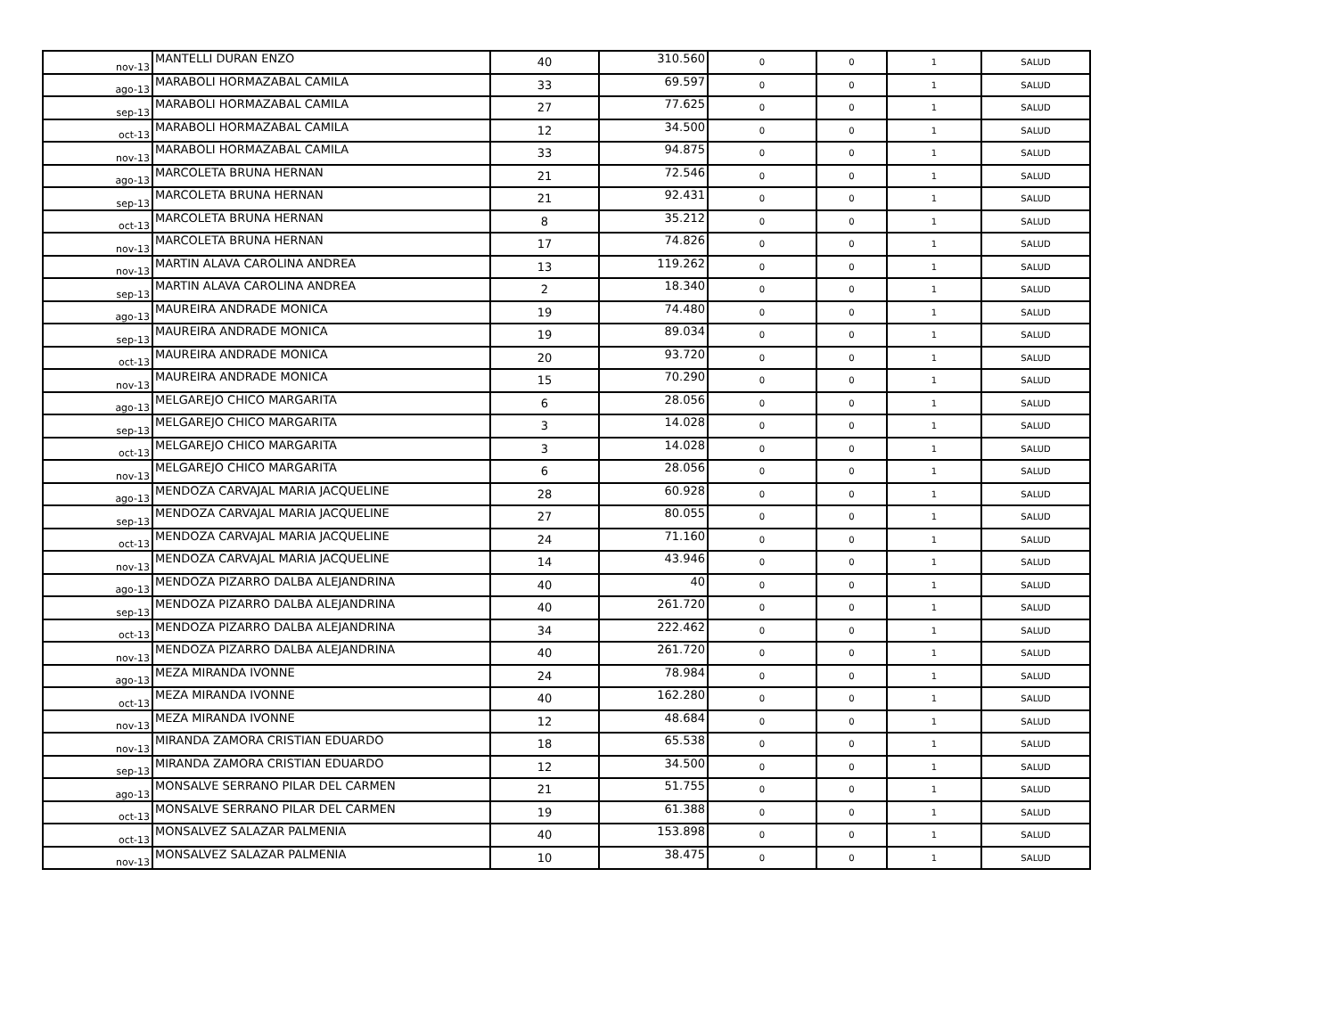| nov-13 | MANTELLI DURAN ENZO | 40 | 310.560 | 0 | 0 | 1 | SALUD |
| ago-13 | MARABOLI HORMAZABAL CAMILA | 33 | 69.597 | 0 | 0 | 1 | SALUD |
| sep-13 | MARABOLI HORMAZABAL CAMILA | 27 | 77.625 | 0 | 0 | 1 | SALUD |
| oct-13 | MARABOLI HORMAZABAL CAMILA | 12 | 34.500 | 0 | 0 | 1 | SALUD |
| nov-13 | MARABOLI HORMAZABAL CAMILA | 33 | 94.875 | 0 | 0 | 1 | SALUD |
| ago-13 | MARCOLETA BRUNA HERNAN | 21 | 72.546 | 0 | 0 | 1 | SALUD |
| sep-13 | MARCOLETA BRUNA HERNAN | 21 | 92.431 | 0 | 0 | 1 | SALUD |
| oct-13 | MARCOLETA BRUNA HERNAN | 8 | 35.212 | 0 | 0 | 1 | SALUD |
| nov-13 | MARCOLETA BRUNA HERNAN | 17 | 74.826 | 0 | 0 | 1 | SALUD |
| nov-13 | MARTIN ALAVA CAROLINA ANDREA | 13 | 119.262 | 0 | 0 | 1 | SALUD |
| sep-13 | MARTIN ALAVA CAROLINA ANDREA | 2 | 18.340 | 0 | 0 | 1 | SALUD |
| ago-13 | MAUREIRA ANDRADE MONICA | 19 | 74.480 | 0 | 0 | 1 | SALUD |
| sep-13 | MAUREIRA ANDRADE MONICA | 19 | 89.034 | 0 | 0 | 1 | SALUD |
| oct-13 | MAUREIRA ANDRADE MONICA | 20 | 93.720 | 0 | 0 | 1 | SALUD |
| nov-13 | MAUREIRA ANDRADE MONICA | 15 | 70.290 | 0 | 0 | 1 | SALUD |
| ago-13 | MELGAREJO CHICO MARGARITA | 6 | 28.056 | 0 | 0 | 1 | SALUD |
| sep-13 | MELGAREJO CHICO MARGARITA | 3 | 14.028 | 0 | 0 | 1 | SALUD |
| oct-13 | MELGAREJO CHICO MARGARITA | 3 | 14.028 | 0 | 0 | 1 | SALUD |
| nov-13 | MELGAREJO CHICO MARGARITA | 6 | 28.056 | 0 | 0 | 1 | SALUD |
| ago-13 | MENDOZA CARVAJAL MARIA JACQUELINE | 28 | 60.928 | 0 | 0 | 1 | SALUD |
| sep-13 | MENDOZA CARVAJAL MARIA JACQUELINE | 27 | 80.055 | 0 | 0 | 1 | SALUD |
| oct-13 | MENDOZA CARVAJAL MARIA JACQUELINE | 24 | 71.160 | 0 | 0 | 1 | SALUD |
| nov-13 | MENDOZA CARVAJAL MARIA JACQUELINE | 14 | 43.946 | 0 | 0 | 1 | SALUD |
| ago-13 | MENDOZA PIZARRO DALBA ALEJANDRINA | 40 | 40 | 0 | 0 | 1 | SALUD |
| sep-13 | MENDOZA PIZARRO DALBA ALEJANDRINA | 40 | 261.720 | 0 | 0 | 1 | SALUD |
| oct-13 | MENDOZA PIZARRO DALBA ALEJANDRINA | 34 | 222.462 | 0 | 0 | 1 | SALUD |
| nov-13 | MENDOZA PIZARRO DALBA ALEJANDRINA | 40 | 261.720 | 0 | 0 | 1 | SALUD |
| ago-13 | MEZA MIRANDA IVONNE | 24 | 78.984 | 0 | 0 | 1 | SALUD |
| oct-13 | MEZA MIRANDA IVONNE | 40 | 162.280 | 0 | 0 | 1 | SALUD |
| nov-13 | MEZA MIRANDA IVONNE | 12 | 48.684 | 0 | 0 | 1 | SALUD |
| nov-13 | MIRANDA ZAMORA CRISTIAN EDUARDO | 18 | 65.538 | 0 | 0 | 1 | SALUD |
| sep-13 | MIRANDA ZAMORA CRISTIAN EDUARDO | 12 | 34.500 | 0 | 0 | 1 | SALUD |
| ago-13 | MONSALVE SERRANO PILAR DEL CARMEN | 21 | 51.755 | 0 | 0 | 1 | SALUD |
| oct-13 | MONSALVE SERRANO PILAR DEL CARMEN | 19 | 61.388 | 0 | 0 | 1 | SALUD |
| oct-13 | MONSALVEZ SALAZAR PALMENIA | 40 | 153.898 | 0 | 0 | 1 | SALUD |
| nov-13 | MONSALVEZ SALAZAR PALMENIA | 10 | 38.475 | 0 | 0 | 1 | SALUD |